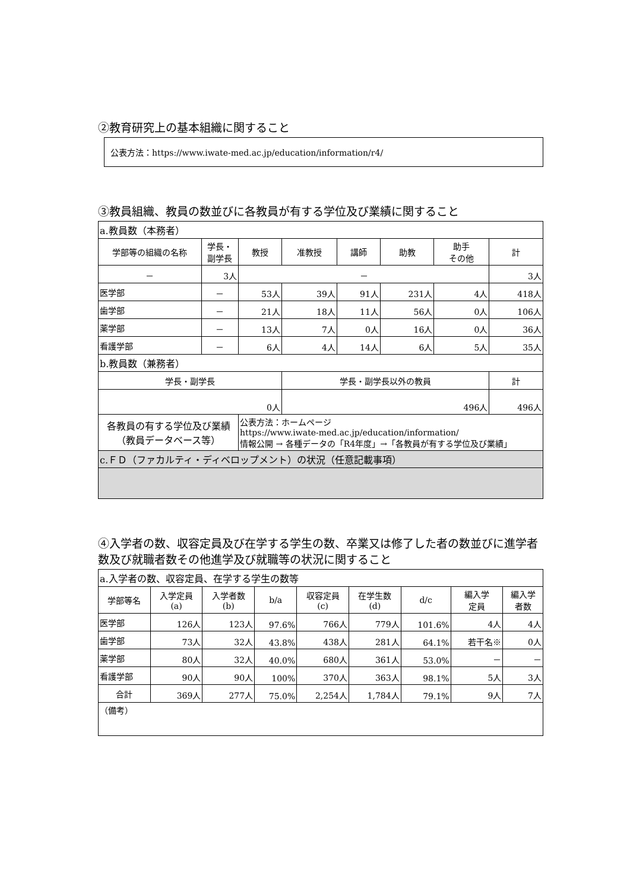②教育研究上の基本組織に関すること
公表方法：https://www.iwate-med.ac.jp/education/information/r4/
③教員組織、教員の数並びに各教員が有する学位及び業績に関すること
| a.教員数（本務者） | | | | | | | |
| 学部等の組織の名称 | 学長・ 副学長 | 教授 | 准教授 | 講師 | 助教 | 助手 その他 | 計 |
| － | 3人 | － | | | | | 3人 |
| 医学部 | － | 53人 | 39人 | 91人 | 231人 | 4人 | 418人 |
| 歯学部 | － | 21人 | 18人 | 11人 | 56人 | 0人 | 106人 |
| 薬学部 | － | 13人 | 7人 | 0人 | 16人 | 0人 | 36人 |
| 看護学部 | － | 6人 | 4人 | 14人 | 6人 | 5人 | 35人 |
| b.教員数（兼務者） | | | | | | | |
| 学長・副学長 | | | 学長・副学長以外の教員 | | | | 計 |
| 0人 | | | 496人 | | | | 496人 |
| 各教員の有する学位及び業績 （教員データベース等） | | 公表方法：ホームページ https://www.iwate-med.ac.jp/education/information/ 情報公開 → 各種データの「R4年度」→「各教員が有する学位及び業績」 | | | | | |
| c.ＦＤ（ファカルティ・ディベロップメント）の状況（任意記載事項） | | | | | | | |
④入学者の数、収容定員及び在学する学生の数、卒業又は修了した者の数並びに進学者数及び就職者数その他進学及び就職等の状況に関すること
| a.入学者の数、収容定員、在学する学生の数等 | | | | | | | | |
| 学部等名 | 入学定員 (a) | 入学者数 (b) | b/a | 収容定員 (c) | 在学生数 (d) | d/c | 編入学 定員 | 編入学 者数 |
| 医学部 | 126人 | 123人 | 97.6% | 766人 | 779人 | 101.6% | 4人 | 4人 |
| 歯学部 | 73人 | 32人 | 43.8% | 438人 | 281人 | 64.1% | 若干名※ | 0人 |
| 薬学部 | 80人 | 32人 | 40.0% | 680人 | 361人 | 53.0% | － | － |
| 看護学部 | 90人 | 90人 | 100% | 370人 | 363人 | 98.1% | 5人 | 3人 |
| 合計 | 369人 | 277人 | 75.0% | 2,254人 | 1,784人 | 79.1% | 9人 | 7人 |
| （備考） | | | | | | | | |